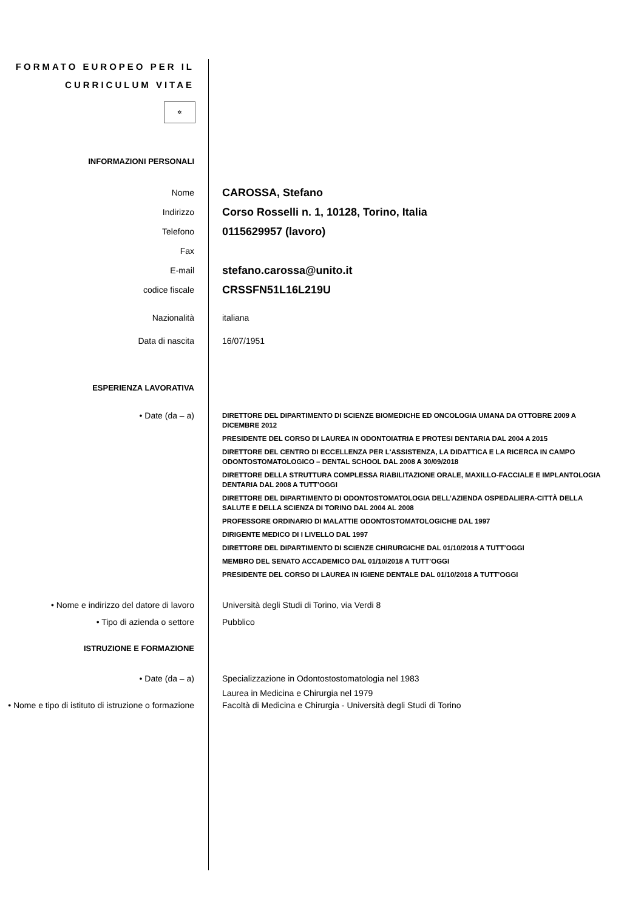FORMATO EUROPEO PER IL CURRICULUM VITAE
✲
INFORMAZIONI PERSONALI
Nome
CAROSSA, Stefano
Indirizzo
Corso Rosselli n. 1, 10128, Torino, Italia
Telefono
0115629957 (lavoro)
Fax
E-mail
stefano.carossa@unito.it
codice fiscale
CRSSFN51L16L219U
Nazionalità italiana
Data di nascita 16/07/1951
ESPERIENZA LAVORATIVA
• Date (da – a)
DIRETTORE DEL DIPARTIMENTO DI SCIENZE BIOMEDICHE ED ONCOLOGIA UMANA DA OTTOBRE 2009 A DICEMBRE 2012
PRESIDENTE DEL CORSO DI LAUREA IN ODONTOIATRIA E PROTESI DENTARIA DAL 2004 A 2015
DIRETTORE DEL CENTRO DI ECCELLENZA PER L'ASSISTENZA, LA DIDATTICA E LA RICERCA IN CAMPO ODONTOSTOMATOLOGICO – DENTAL SCHOOL DAL 2008 A 30/09/2018
DIRETTORE DELLA STRUTTURA COMPLESSA RIABILITAZIONE ORALE, MAXILLO-FACCIALE E IMPLANTOLOGIA DENTARIA DAL 2008 A TUTT’OGGI
DIRETTORE DEL DIPARTIMENTO DI ODONTOSTOMATOLOGIA DELL’AZIENDA OSPEDALIERA-CITTÀ DELLA SALUTE E DELLA SCIENZA DI TORINO DAL 2004 AL 2008
PROFESSORE ORDINARIO DI MALATTIE ODONTOSTOMATOLOGICHE DAL 1997
DIRIGENTE MEDICO DI I LIVELLO DAL 1997
DIRETTORE DEL DIPARTIMENTO DI SCIENZE CHIRURGICHE DAL 01/10/2018 A TUTT’OGGI
MEMBRO DEL SENATO ACCADEMICO DAL 01/10/2018 A TUTT’OGGI
PRESIDENTE DEL CORSO DI LAUREA IN IGIENE DENTALE DAL 01/10/2018 A TUTT’OGGI
• Nome e indirizzo del datore di lavoro
Università degli Studi di Torino, via Verdi 8
• Tipo di azienda o settore Pubblico
ISTRUZIONE E FORMAZIONE
• Date (da – a) Specializzazione in Odontostostomatologia nel 1983
Laurea in Medicina e Chirurgia nel 1979
• Nome e tipo di istituto di istruzione o formazione
Facoltà di Medicina e Chirurgia - Università degli Studi di Torino